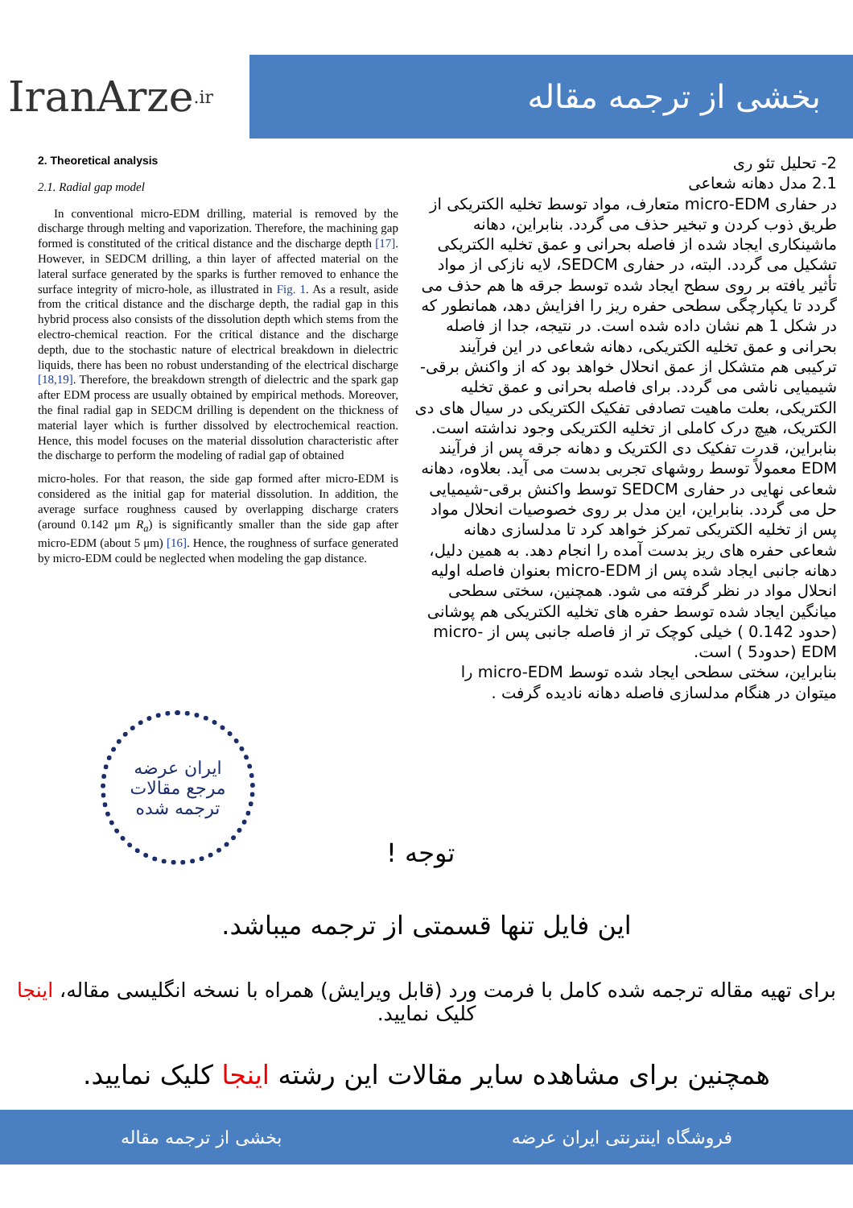IranArze<sup>.ir</sup>
بخشی از ترجمه مقاله
2. Theoretical analysis
2.1. Radial gap model
In conventional micro-EDM drilling, material is removed by the discharge through melting and vaporization. Therefore, the machining gap formed is constituted of the critical distance and the discharge depth [17]. However, in SEDCM drilling, a thin layer of affected material on the lateral surface generated by the sparks is further removed to enhance the surface integrity of micro-hole, as illustrated in Fig. 1. As a result, aside from the critical distance and the discharge depth, the radial gap in this hybrid process also consists of the dissolution depth which stems from the electro-chemical reaction. For the critical distance and the discharge depth, due to the stochastic nature of electrical breakdown in dielectric liquids, there has been no robust understanding of the electrical discharge [18,19]. Therefore, the breakdown strength of dielectric and the spark gap after EDM process are usually obtained by empirical methods. Moreover, the final radial gap in SEDCM drilling is dependent on the thickness of material layer which is further dissolved by electrochemical reaction. Hence, this model focuses on the material dissolution characteristic after the discharge to perform the modeling of radial gap of obtained
micro-holes. For that reason, the side gap formed after micro-EDM is considered as the initial gap for material dissolution. In addition, the average surface roughness caused by overlapping discharge craters (around 0.142 μm R<sub>a</sub>) is significantly smaller than the side gap after micro-EDM (about 5 μm) [16]. Hence, the roughness of surface generated by micro-EDM could be neglected when modeling the gap distance.
2- تحلیل تئو ری
2.1 مدل دهانه شعاعی
در حفاری micro-EDM متعارف، مواد توسط تخلیه الکتریکی از طریق ذوب کردن و تبخیر حذف می گردد. بنابراین، دهانه ماشینکاری ایجاد شده از فاصله بحرانی و عمق تخلیه الکتریکی تشکیل می گردد. البته، در حفاری SEDCM، لایه نازکی از مواد تأثیر یافته بر روی سطح ایجاد شده توسط جرقه ها هم حذف می گردد تا یکپارچگی سطحی حفره ریز را افزایش دهد، همانطور که در شکل 1 هم نشان داده شده است. در نتیجه، جدا از فاصله بحرانی و عمق تخلیه الکتریکی، دهانه شعاعی در این فرآیند ترکیبی هم متشکل از عمق انحلال خواهد بود که از واکنش برقی-شیمیایی ناشی می گردد. برای فاصله بحرانی و عمق تخلیه الکتریکی، بعلت ماهیت تصادفی تفکیک الکتریکی در سیال های دی الکتریک، هیچ درک کاملی از تخلیه الکتریکی وجود نداشته است. بنابراین، قدرت تفکیک دی الکتریک و دهانه جرقه پس از فرآیند EDM معمولاً توسط روشهای تجربی بدست می آید. بعلاوه، دهانه شعاعی نهایی در حفاری SEDCM توسط واکنش برقی-شیمیایی حل می گردد. بنابراین، این مدل بر روی خصوصیات انحلال مواد پس از تخلیه الکتریکی تمرکز خواهد کرد تا مدلسازی دهانه شعاعی حفره های ریز بدست آمده را انجام دهد. به همین دلیل، دهانه جانبی ایجاد شده پس از micro-EDM بعنوان فاصله اولیه انحلال مواد در نظر گرفته می شود. همچنین، سختی سطحی میانگین ایجاد شده توسط حفره های تخلیه الکتریکی هم پوشانی (حدود 0.142 ) خیلی کوچک تر از فاصله جانبی پس از micro-EDM (حدود5 ) است.
بنابراین، سختی سطحی ایجاد شده توسط micro-EDM را میتوان در هنگام مدلسازی فاصله دهانه نادیده گرفت .
ایران عرضه
مرجع مقالات
ترجمه شده
توجه !
این فایل تنها قسمتی از ترجمه میباشد.
برای تهیه مقاله ترجمه شده کامل با فرمت ورد (قابل ویرایش) همراه با نسخه انگلیسی مقاله، اینجا کلیک نمایید.
همچنین برای مشاهده سایر مقالات این رشته اینجا کلیک نمایید.
فروشگاه اینترنتی ایران عرضه بخشی از ترجمه مقاله